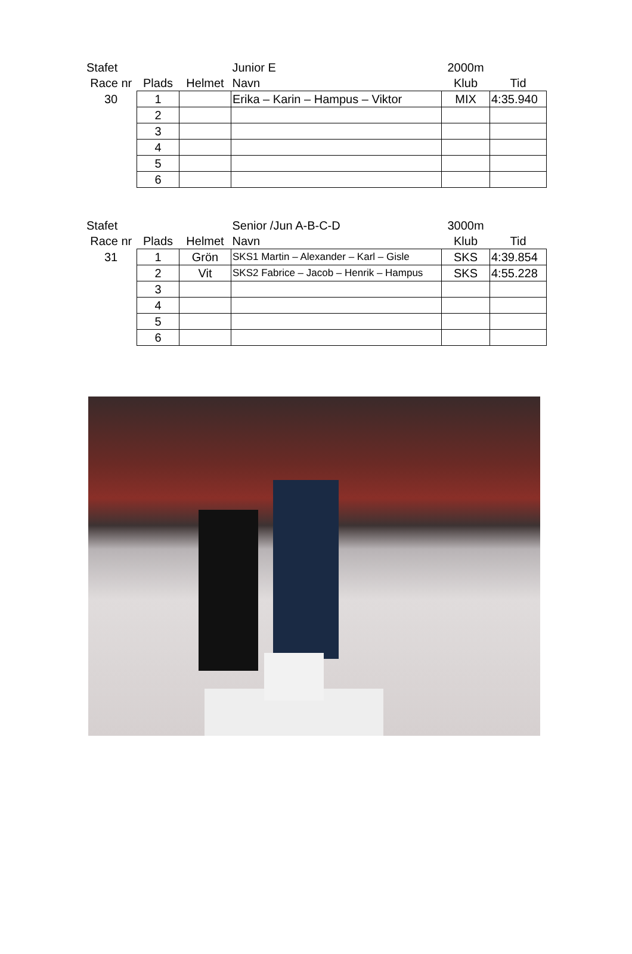| Stafet | | | Junior E | 2000m | |
| Race nr | Plads | Helmet | Navn | Klub | Tid |
| 30 | 1 | | Erika – Karin – Hampus – Viktor | MIX | 4:35.940 |
| | 2 | | | | |
| | 3 | | | | |
| | 4 | | | | |
| | 5 | | | | |
| | 6 | | | | |
| Stafet | | | Senior /Jun A-B-C-D | 3000m | |
| Race nr | Plads | Helmet | Navn | Klub | Tid |
| 31 | 1 | Grön | SKS1 Martin – Alexander – Karl – Gisle | SKS | 4:39.854 |
| | 2 | Vit | SKS2 Fabrice – Jacob – Henrik – Hampus | SKS | 4:55.228 |
| | 3 | | | | |
| | 4 | | | | |
| | 5 | | | | |
| | 6 | | | | |